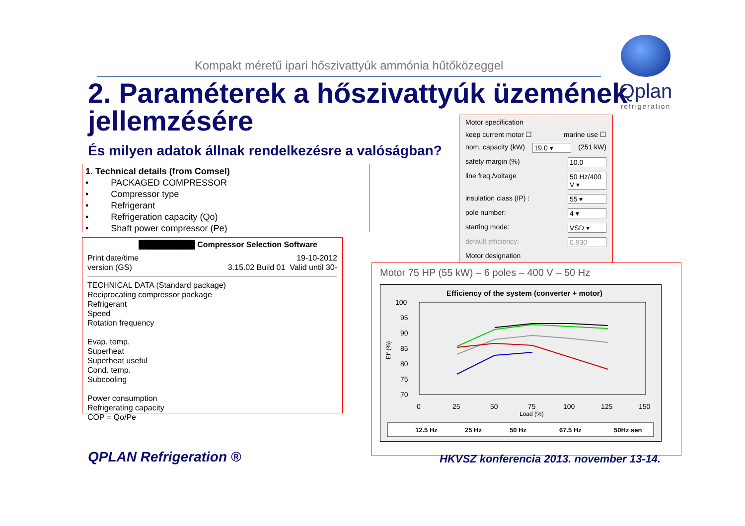Kompakt méretű ipari hőszivattyúk ammónia hűtőközeggel
Qplan
refrigeration
2. Paraméterek a hőszivattyúk üzemének jellemzésére
És milyen adatok állnak rendelkezésre a valóságban?
1. Technical details (from Comsel)
• PACKAGED COMPRESSOR
• Compressor type
• Refrigerant
• Refrigeration capacity (Qo)
• Shaft power compressor (Pe)
██████████ Compressor Selection Software
Print date/time 19-10-2012
version (GS) 3.15.02 Build 01 Valid until 30-
TECHNICAL DATA (Standard package)
Reciprocating compressor package
Refrigerant
Speed
Rotation frequency
Evap. temp.
Superheat
Superheat useful
Cond. temp.
Subcooling
Power consumption
Refrigerating capacity
COP = Qo/Pe
Motor specification
keep current motor ☐ marine use ☐
nom. capacity (kW) 19.0 ▾ (251 kW)
safety margin (%) 10.0
line freq./voltage 50 Hz/400 V ▾
insulation class (IP) : 55 ▾
pole number: 4 ▾
starting mode: VSD ▾
default efficiency: 0.930
Motor designation
Motor 75 HP (55 kW) – 6 poles – 400 V – 50 Hz
Efficiency of the system (converter + motor)
Eff (%)
100
95
90
85
80
75
70
0
25
50
75
100
125
150
Load (%)
12.5 Hz
25 Hz
50 Hz
67.5 Hz
50Hz sen
QPLAN Refrigeration ®
HKVSZ konferencia 2013. november 13-14.